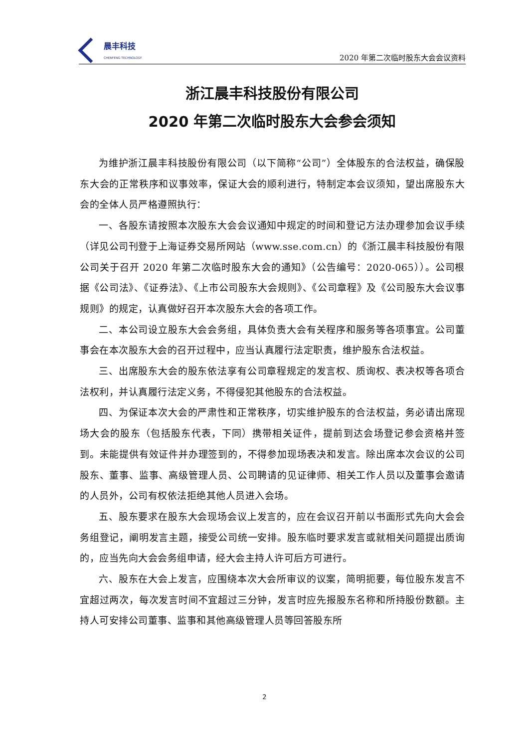晨丰科技
CHENFENG TECHNOLOGY
2020 年第二次临时股东大会会议资料
浙江晨丰科技股份有限公司
2020 年第二次临时股东大会参会须知
为维护浙江晨丰科技股份有限公司（以下简称“公司”）全体股东的合法权益，确保股东大会的正常秩序和议事效率，保证大会的顺利进行，特制定本会议须知，望出席股东大会的全体人员严格遵照执行：
一、各股东请按照本次股东大会会议通知中规定的时间和登记方法办理参加会议手续（详见公司刊登于上海证券交易所网站（www.sse.com.cn）的《浙江晨丰科技股份有限公司关于召开 2020 年第二次临时股东大会的通知》（公告编号：2020-065））。公司根据《公司法》、《证券法》、《上市公司股东大会规则》、《公司章程》及《公司股东大会议事规则》的规定，认真做好召开本次股东大会的各项工作。
二、本公司设立股东大会会务组，具体负责大会有关程序和服务等各项事宜。公司董事会在本次股东大会的召开过程中，应当认真履行法定职责，维护股东合法权益。
三、出席股东大会的股东依法享有公司章程规定的发言权、质询权、表决权等各项合法权利，并认真履行法定义务，不得侵犯其他股东的合法权益。
四、为保证本次大会的严肃性和正常秩序，切实维护股东的合法权益，务必请出席现场大会的股东（包括股东代表，下同）携带相关证件，提前到达会场登记参会资格并签到。未能提供有效证件并办理签到的，不得参加现场表决和发言。除出席本次会议的公司股东、董事、监事、高级管理人员、公司聘请的见证律师、相关工作人员以及董事会邀请的人员外，公司有权依法拒绝其他人员进入会场。
五、股东要求在股东大会现场会议上发言的，应在会议召开前以书面形式先向大会会务组登记，阐明发言主题，接受公司统一安排。股东临时要求发言或就相关问题提出质询的，应当先向大会会务组申请，经大会主持人许可后方可进行。
六、股东在大会上发言，应围绕本次大会所审议的议案，简明扼要，每位股东发言不宜超过两次，每次发言时间不宜超过三分钟，发言时应先报股东名称和所持股份数额。主持人可安排公司董事、监事和其他高级管理人员等回答股东所
2